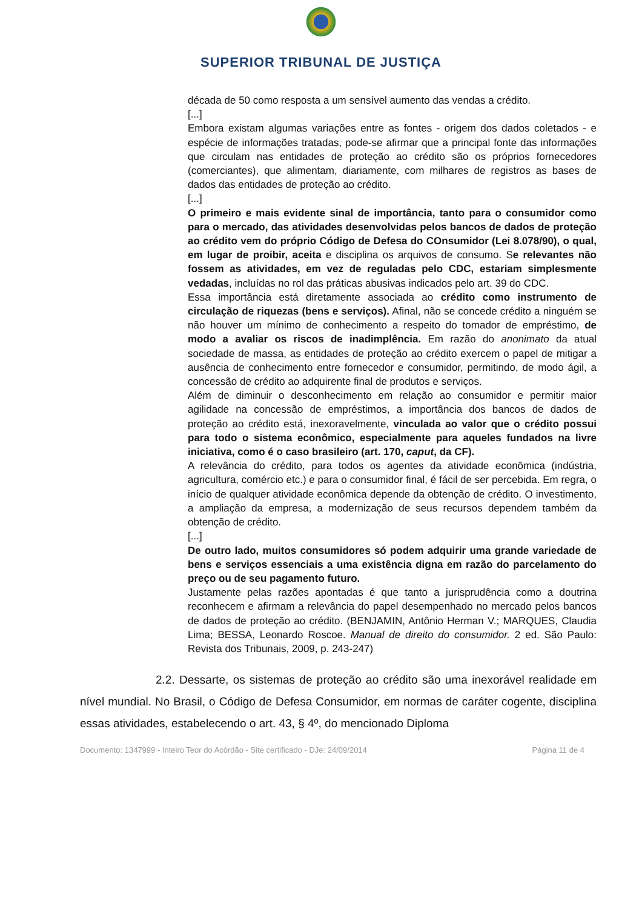SUPERIOR TRIBUNAL DE JUSTIÇA
década de 50 como resposta a um sensível aumento das vendas a crédito.
[...]
Embora existam algumas variações entre as fontes - origem dos dados coletados - e espécie de informações tratadas, pode-se afirmar que a principal fonte das informações que circulam nas entidades de proteção ao crédito são os próprios fornecedores (comerciantes), que alimentam, diariamente, com milhares de registros as bases de dados das entidades de proteção ao crédito.
[...]
O primeiro e mais evidente sinal de importância, tanto para o consumidor como para o mercado, das atividades desenvolvidas pelos bancos de dados de proteção ao crédito vem do próprio Código de Defesa do COnsumidor (Lei 8.078/90), o qual, em lugar de proibir, aceita e disciplina os arquivos de consumo. Se relevantes não fossem as atividades, em vez de reguladas pelo CDC, estariam simplesmente vedadas, incluídas no rol das práticas abusivas indicados pelo art. 39 do CDC.
Essa importância está diretamente associada ao crédito como instrumento de circulação de riquezas (bens e serviços). Afinal, não se concede crédito a ninguém se não houver um mínimo de conhecimento a respeito do tomador de empréstimo, de modo a avaliar os riscos de inadimplência. Em razão do anonimato da atual sociedade de massa, as entidades de proteção ao crédito exercem o papel de mitigar a ausência de conhecimento entre fornecedor e consumidor, permitindo, de modo ágil, a concessão de crédito ao adquirente final de produtos e serviços.
Além de diminuir o desconhecimento em relação ao consumidor e permitir maior agilidade na concessão de empréstimos, a importância dos bancos de dados de proteção ao crédito está, inexoravelmente, vinculada ao valor que o crédito possui para todo o sistema econômico, especialmente para aqueles fundados na livre iniciativa, como é o caso brasileiro (art. 170, caput, da CF).
A relevância do crédito, para todos os agentes da atividade econômica (indústria, agricultura, comércio etc.) e para o consumidor final, é fácil de ser percebida. Em regra, o início de qualquer atividade econômica depende da obtenção de crédito. O investimento, a ampliação da empresa, a modernização de seus recursos dependem também da obtenção de crédito.
[...]
De outro lado, muitos consumidores só podem adquirir uma grande variedade de bens e serviços essenciais a uma existência digna em razão do parcelamento do preço ou de seu pagamento futuro.
Justamente pelas razões apontadas é que tanto a jurisprudência como a doutrina reconhecem e afirmam a relevância do papel desempenhado no mercado pelos bancos de dados de proteção ao crédito. (BENJAMIN, Antônio Herman V.; MARQUES, Claudia Lima; BESSA, Leonardo Roscoe. Manual de direito do consumidor. 2 ed. São Paulo: Revista dos Tribunais, 2009, p. 243-247)
2.2. Dessarte, os sistemas de proteção ao crédito são uma inexorável realidade em nível mundial. No Brasil, o Código de Defesa Consumidor, em normas de caráter cogente, disciplina essas atividades, estabelecendo o art. 43, § 4º, do mencionado Diploma
Documento: 1347999 - Inteiro Teor do Acórdão - Site certificado - DJe: 24/09/2014 Página 11 de 4